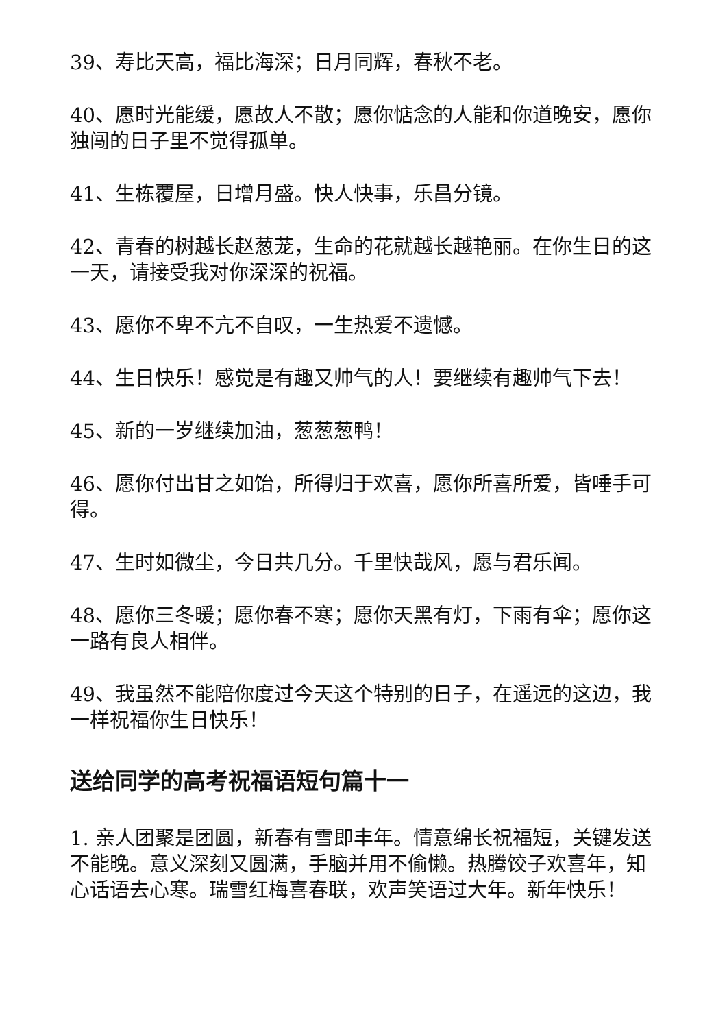39、寿比天高，福比海深；日月同辉，春秋不老。
40、愿时光能缓，愿故人不散；愿你惦念的人能和你道晚安，愿你独闯的日子里不觉得孤单。
41、生栋覆屋，日增月盛。快人快事，乐昌分镜。
42、青春的树越长赵葱茏，生命的花就越长越艳丽。在你生日的这一天，请接受我对你深深的祝福。
43、愿你不卑不亢不自叹，一生热爱不遗憾。
44、生日快乐！感觉是有趣又帅气的人！要继续有趣帅气下去！
45、新的一岁继续加油，葱葱葱鸭！
46、愿你付出甘之如饴，所得归于欢喜，愿你所喜所爱，皆唾手可得。
47、生时如微尘，今日共几分。千里快哉风，愿与君乐闻。
48、愿你三冬暖；愿你春不寒；愿你天黑有灯，下雨有伞；愿你这一路有良人相伴。
49、我虽然不能陪你度过今天这个特别的日子，在遥远的这边，我一样祝福你生日快乐！
送给同学的高考祝福语短句篇十一
1. 亲人团聚是团圆，新春有雪即丰年。情意绵长祝福短，关键发送不能晚。意义深刻又圆满，手脑并用不偷懒。热腾饺子欢喜年，知心话语去心寒。瑞雪红梅喜春联，欢声笑语过大年。新年快乐！